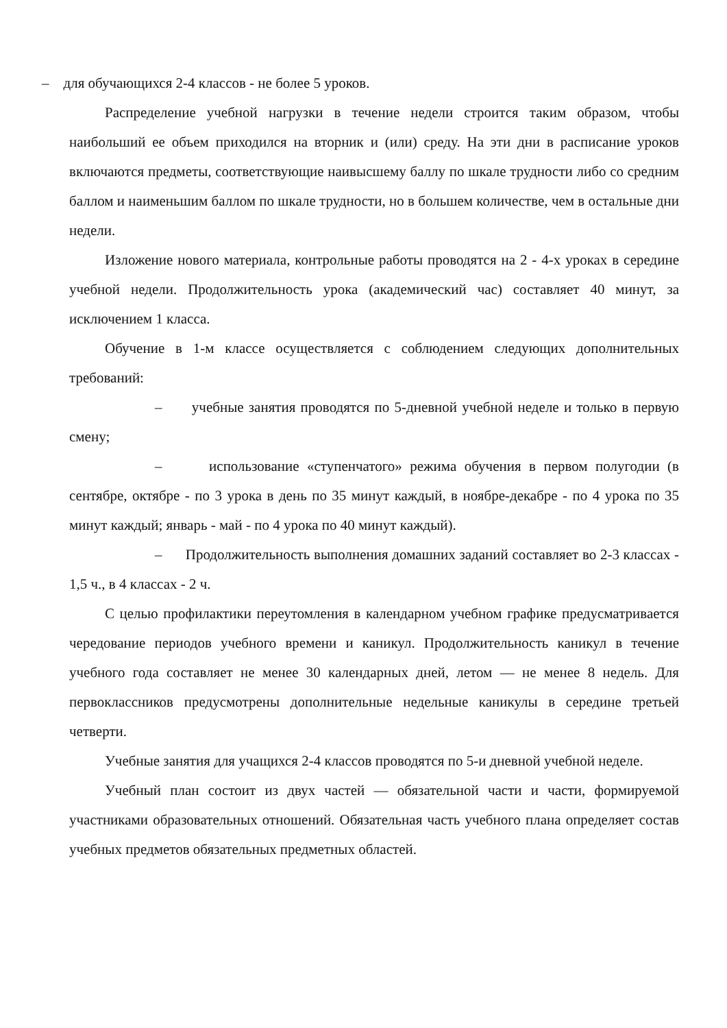– для обучающихся 2-4 классов - не более 5 уроков.
Распределение учебной нагрузки в течение недели строится таким образом, чтобы наибольший ее объем приходился на вторник и (или) среду. На эти дни в расписание уроков включаются предметы, соответствующие наивысшему баллу по шкале трудности либо со средним баллом и наименьшим баллом по шкале трудности, но в большем количестве, чем в остальные дни недели.
Изложение нового материала, контрольные работы проводятся на 2 - 4-х уроках в середине учебной недели. Продолжительность урока (академический час) составляет 40 минут, за исключением 1 класса.
Обучение в 1-м классе осуществляется с соблюдением следующих дополнительных требований:
– учебные занятия проводятся по 5-дневной учебной неделе и только в первую смену;
– использование «ступенчатого» режима обучения в первом полугодии (в сентябре, октябре - по 3 урока в день по 35 минут каждый, в ноябре-декабре - по 4 урока по 35 минут каждый; январь - май - по 4 урока по 40 минут каждый).
– Продолжительность выполнения домашних заданий составляет во 2-3 классах - 1,5 ч., в 4 классах - 2 ч.
С целью профилактики переутомления в календарном учебном графике предусматривается чередование периодов учебного времени и каникул. Продолжительность каникул в течение учебного года составляет не менее 30 календарных дней, летом — не менее 8 недель. Для первоклассников предусмотрены дополнительные недельные каникулы в середине третьей четверти.
Учебные занятия для учащихся 2-4 классов проводятся по 5-и дневной учебной неделе.
Учебный план состоит из двух частей — обязательной части и части, формируемой участниками образовательных отношений. Обязательная часть учебного плана определяет состав учебных предметов обязательных предметных областей.